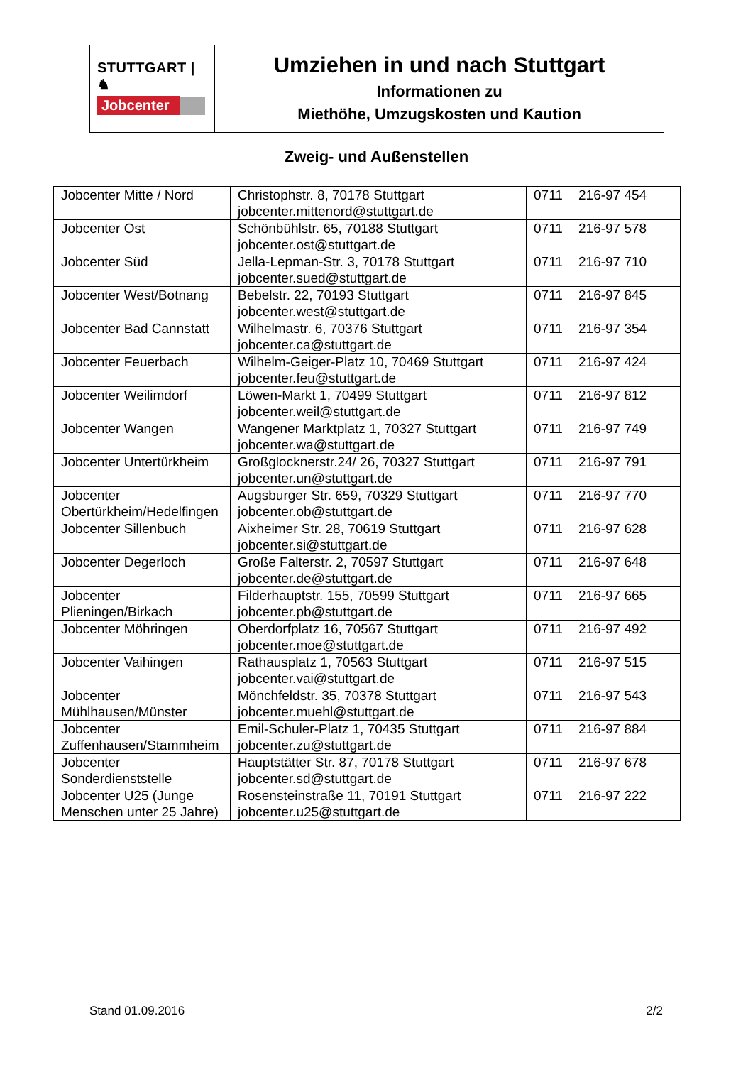STUTTGART | ♞
Jobcenter
Umziehen in und nach Stuttgart
Informationen zu
Miethöhe, Umzugskosten und Kaution
Zweig- und Außenstellen
| Jobcenter Mitte / Nord | Christophstr. 8, 70178 Stuttgart jobcenter.mittenord@stuttgart.de | 0711 | 216-97 454 |
| Jobcenter Ost | Schönbühlstr. 65, 70188 Stuttgart jobcenter.ost@stuttgart.de | 0711 | 216-97 578 |
| Jobcenter Süd | Jella-Lepman-Str. 3, 70178 Stuttgart jobcenter.sued@stuttgart.de | 0711 | 216-97 710 |
| Jobcenter West/Botnang | Bebelstr. 22, 70193 Stuttgart jobcenter.west@stuttgart.de | 0711 | 216-97 845 |
| Jobcenter Bad Cannstatt | Wilhelmastr. 6, 70376 Stuttgart jobcenter.ca@stuttgart.de | 0711 | 216-97 354 |
| Jobcenter Feuerbach | Wilhelm-Geiger-Platz 10, 70469 Stuttgart jobcenter.feu@stuttgart.de | 0711 | 216-97 424 |
| Jobcenter Weilimdorf | Löwen-Markt 1, 70499 Stuttgart jobcenter.weil@stuttgart.de | 0711 | 216-97 812 |
| Jobcenter Wangen | Wangener Marktplatz 1, 70327 Stuttgart jobcenter.wa@stuttgart.de | 0711 | 216-97 749 |
| Jobcenter Untertürkheim | Großglocknerstr.24/ 26, 70327 Stuttgart jobcenter.un@stuttgart.de | 0711 | 216-97 791 |
| Jobcenter Obertürkheim/Hedelfingen | Augsburger Str. 659, 70329 Stuttgart jobcenter.ob@stuttgart.de | 0711 | 216-97 770 |
| Jobcenter Sillenbuch | Aixheimer Str. 28, 70619 Stuttgart jobcenter.si@stuttgart.de | 0711 | 216-97 628 |
| Jobcenter Degerloch | Große Falterstr. 2, 70597 Stuttgart jobcenter.de@stuttgart.de | 0711 | 216-97 648 |
| Jobcenter Plieningen/Birkach | Filderhauptstr. 155, 70599 Stuttgart jobcenter.pb@stuttgart.de | 0711 | 216-97 665 |
| Jobcenter Möhringen | Oberdorfplatz 16, 70567 Stuttgart jobcenter.moe@stuttgart.de | 0711 | 216-97 492 |
| Jobcenter Vaihingen | Rathausplatz 1, 70563 Stuttgart jobcenter.vai@stuttgart.de | 0711 | 216-97 515 |
| Jobcenter Mühlhausen/Münster | Mönchfeldstr. 35, 70378 Stuttgart jobcenter.muehl@stuttgart.de | 0711 | 216-97 543 |
| Jobcenter Zuffenhausen/Stammheim | Emil-Schuler-Platz 1, 70435 Stuttgart jobcenter.zu@stuttgart.de | 0711 | 216-97 884 |
| Jobcenter Sonderdienststelle | Hauptstätter Str. 87, 70178 Stuttgart jobcenter.sd@stuttgart.de | 0711 | 216-97 678 |
| Jobcenter U25 (Junge Menschen unter 25 Jahre) | Rosensteinstraße 11, 70191 Stuttgart jobcenter.u25@stuttgart.de | 0711 | 216-97 222 |
Stand 01.09.2016 2/2